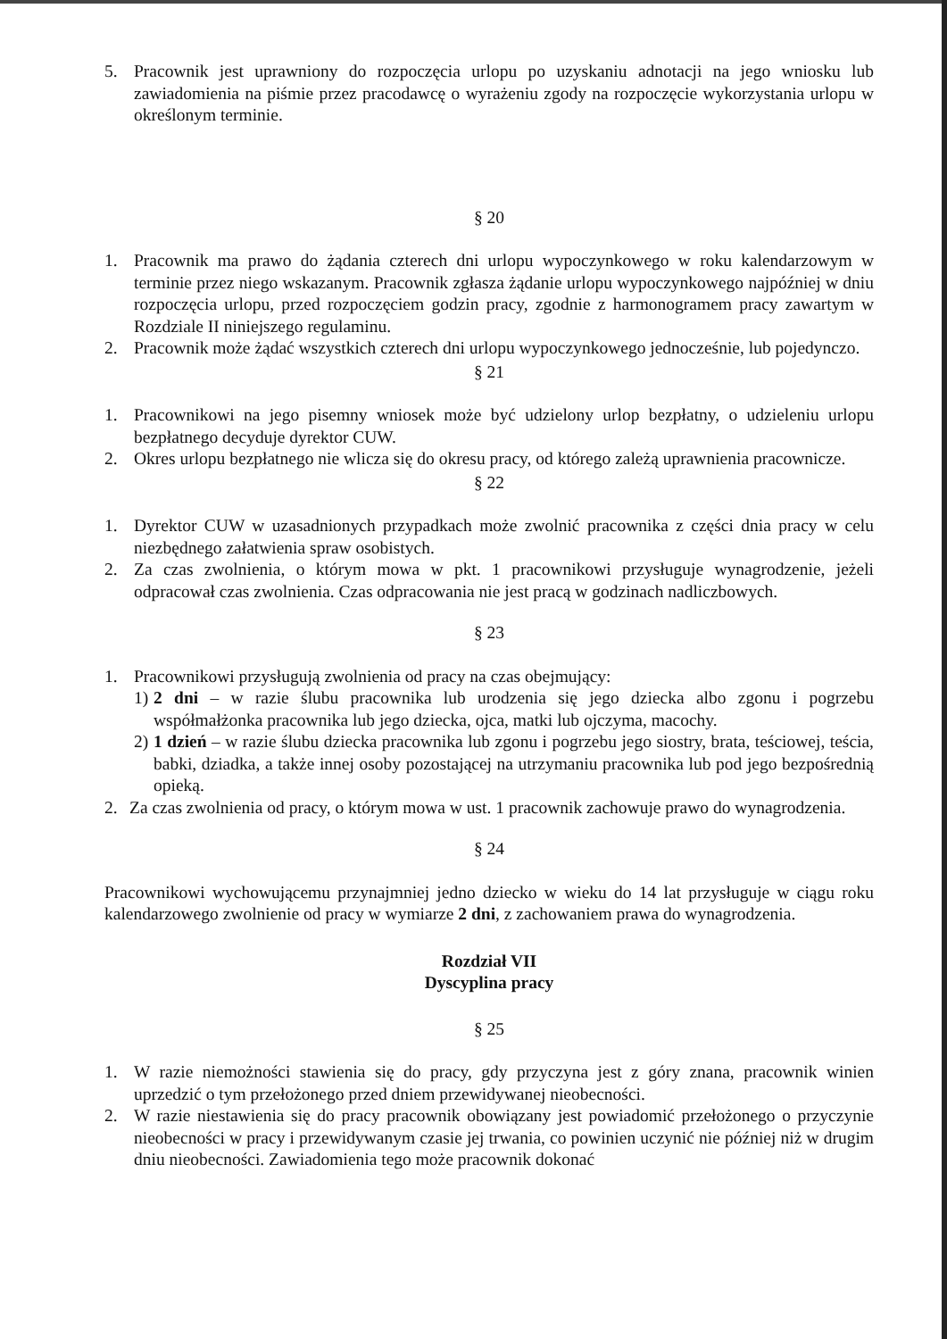5. Pracownik jest uprawniony do rozpoczęcia urlopu po uzyskaniu adnotacji na jego wniosku lub zawiadomienia na piśmie przez pracodawcę o wyrażeniu zgody na rozpoczęcie wykorzystania urlopu w określonym terminie.
§ 20
1. Pracownik ma prawo do żądania czterech dni urlopu wypoczynkowego w roku kalendarzowym w terminie przez niego wskazanym. Pracownik zgłasza żądanie urlopu wypoczynkowego najpóźniej w dniu rozpoczęcia urlopu, przed rozpoczęciem godzin pracy, zgodnie z harmonogramem pracy zawartym w Rozdziale II niniejszego regulaminu.
2. Pracownik może żądać wszystkich czterech dni urlopu wypoczynkowego jednocześnie, lub pojedynczo.
§ 21
1. Pracownikowi na jego pisemny wniosek może być udzielony urlop bezpłatny, o udzieleniu urlopu bezpłatnego decyduje dyrektor CUW.
2. Okres urlopu bezpłatnego nie wlicza się do okresu pracy, od którego zależą uprawnienia pracownicze.
§ 22
1. Dyrektor CUW w uzasadnionych przypadkach może zwolnić pracownika z części dnia pracy w celu niezbędnego załatwienia spraw osobistych.
2. Za czas zwolnienia, o którym mowa w pkt. 1 pracownikowi przysługuje wynagrodzenie, jeżeli odpracował czas zwolnienia. Czas odpracowania nie jest pracą w godzinach nadliczbowych.
§ 23
1. Pracownikowi przysługują zwolnienia od pracy na czas obejmujący:
1) 2 dni – w razie ślubu pracownika lub urodzenia się jego dziecka albo zgonu i pogrzebu współmałżonka pracownika lub jego dziecka, ojca, matki lub ojczyma, macochy.
2) 1 dzień – w razie ślubu dziecka pracownika lub zgonu i pogrzebu jego siostry, brata, teściowej, teścia, babki, dziadka, a także innej osoby pozostającej na utrzymaniu pracownika lub pod jego bezpośrednią opieką.
2. Za czas zwolnienia od pracy, o którym mowa w ust. 1 pracownik zachowuje prawo do wynagrodzenia.
§ 24
Pracownikowi wychowującemu przynajmniej jedno dziecko w wieku do 14 lat przysługuje w ciągu roku kalendarzowego zwolnienie od pracy w wymiarze 2 dni, z zachowaniem prawa do wynagrodzenia.
Rozdział VII
Dyscyplina pracy
§ 25
1. W razie niemożności stawienia się do pracy, gdy przyczyna jest z góry znana, pracownik winien uprzedzić o tym przełożonego przed dniem przewidywanej nieobecności.
2. W razie niestawienia się do pracy pracownik obowiązany jest powiadomić przełożonego o przyczynie nieobecności w pracy i przewidywanym czasie jej trwania, co powinien uczynić nie później niż w drugim dniu nieobecności. Zawiadomienia tego może pracownik dokonać